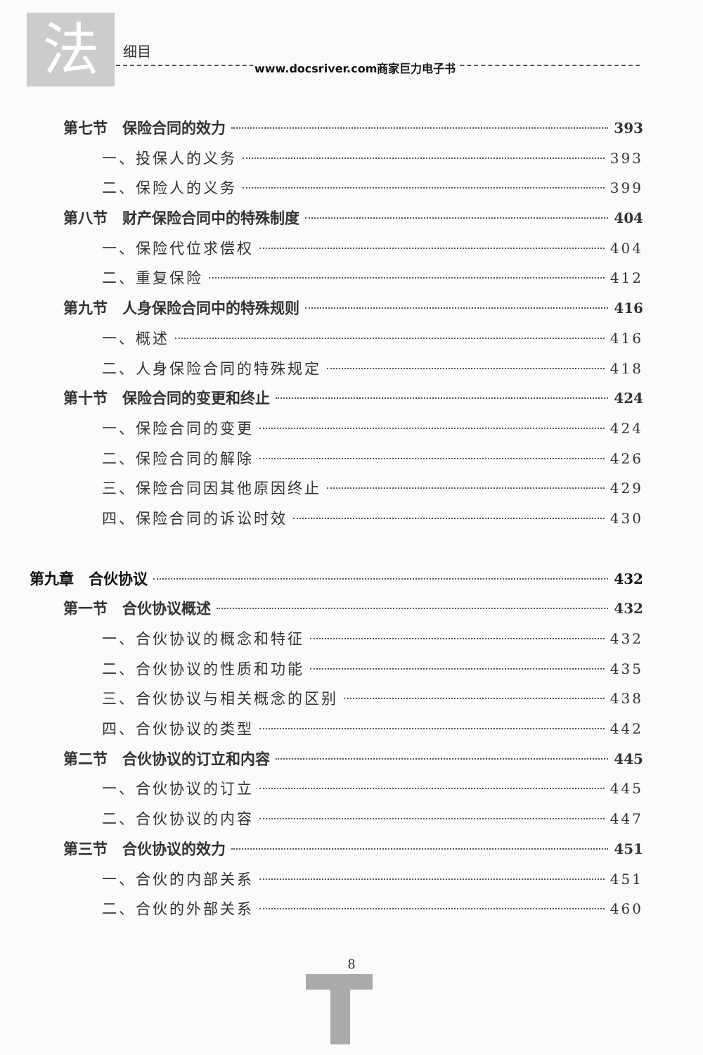法 细目
www.docsriver.com商家巨力电子书
第七节　保险合同的效力 393
一、投保人的义务 393
二、保险人的义务 399
第八节　财产保险合同中的特殊制度 404
一、保险代位求偿权 404
二、重复保险 412
第九节　人身保险合同中的特殊规则 416
一、概述 416
二、人身保险合同的特殊规定 418
第十节　保险合同的变更和终止 424
一、保险合同的变更 424
二、保险合同的解除 426
三、保险合同因其他原因终止 429
四、保险合同的诉讼时效 430
第九章　合伙协议 432
第一节　合伙协议概述 432
一、合伙协议的概念和特征 432
二、合伙协议的性质和功能 435
三、合伙协议与相关概念的区别 438
四、合伙协议的类型 442
第二节　合伙协议的订立和内容 445
一、合伙协议的订立 445
二、合伙协议的内容 447
第三节　合伙协议的效力 451
一、合伙的内部关系 451
二、合伙的外部关系 460
8